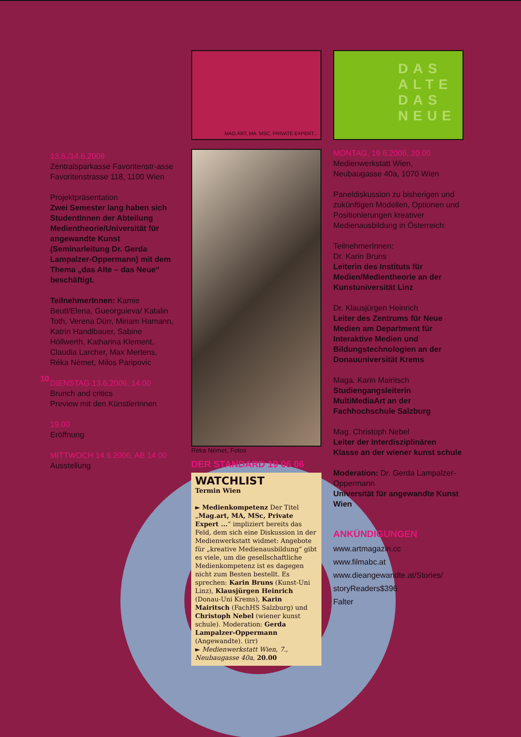10
13.6./14.6.2006
Zentralsparkasse Favoritenstr-asse
Favoritenstrasse 118, 1100 Wien
Projektpräsentation
Zwei Semester lang haben sich StudentInnen der Abteilung Medientheorie/Universität für angewandte Kunst (Seminarleitung Dr. Gerda Lampalzer-Oppermann) mit dem Thema „das Alte – das Neue“ beschäftigt.
TeilnehmerInnen: Kamie Beutl/Elena, Gueorguieva/ Katalin Toth, Verena Dürr, Miriam Hamann, Katrin Handlbauer, Sabine Höllwerth, Katharina Klement, Claudia Larcher, Max Mertens, Réka Német, Milos Paripovic
DIENSTAG 13.6.2006, 14.00
Brunch and critics
Preview mit den KünstlerInnen
19.00
Eröffnung
MITTWOCH 14.6.2006, AB 14.00
Ausstellung
MAG.ART, MA. MSC, PRIVATE EXPERT...
Réka Német, Fotos
DER STANDARD 19 06 06
WATCHLIST
Termin Wien
► Medienkompetenz Der Titel „Mag.art, MA, MSc, Private Expert ...“ impliziert bereits das Feld, dem sich eine Diskussion in der Medienwerkstatt widmet: Angebote für „kreative Medienausbildung“ gibt es viele, um die gesellschaftliche Medienkompetenz ist es dagegen nicht zum Besten bestellt. Es sprechen: Karin Bruns (Kunst-Uni Linz), Klausjürgen Heinrich (Donau-Uni Krems), Karin Mairitsch (FachHS Salzburg) und Christoph Nebel (wiener kunst schule). Moderation: Gerda Lampalzer-Oppermann (Angewandte). (irr)
► Medienwerkstatt Wien, 7., Neubaugasse 40a, 20.00
DAS ALTE DAS NEUE
MONTAG, 19.6.2006, 20.00
Medienwerkstatt Wien, Neubaugasse 40a, 1070 Wien
Paneldiskussion zu bisherigen und zukünftigen Modellen, Optionen und Positionierungen kreativer Medienausbildung in Österreich:
TeilnehmerInnen:
Dr. Karin Bruns
Leiterin des Instituts für Medien/Medientheorie an der Kunstuniversität Linz
Dr. Klausjürgen Heinrich
Leiter des Zentrums für Neue Medien am Department für Interaktive Medien und Bildungstechnologien an der Donauuniversität Krems
Maga. Karin Mairitsch
Studiengangsleiterin MultiMediaArt an der Fachhochschule Salzburg
Mag. Christoph Nebel
Leiter der Interdisziplinären Klasse an der wiener kunst schule
Moderation: Dr. Gerda Lampalzer-Oppermann
Universität für angewandte Kunst Wien
ANKÜNDIGUNGEN
www.artmagazin.cc
www.filmabc.at
www.dieangewandte.at/Stories/ storyReaders$396
Falter